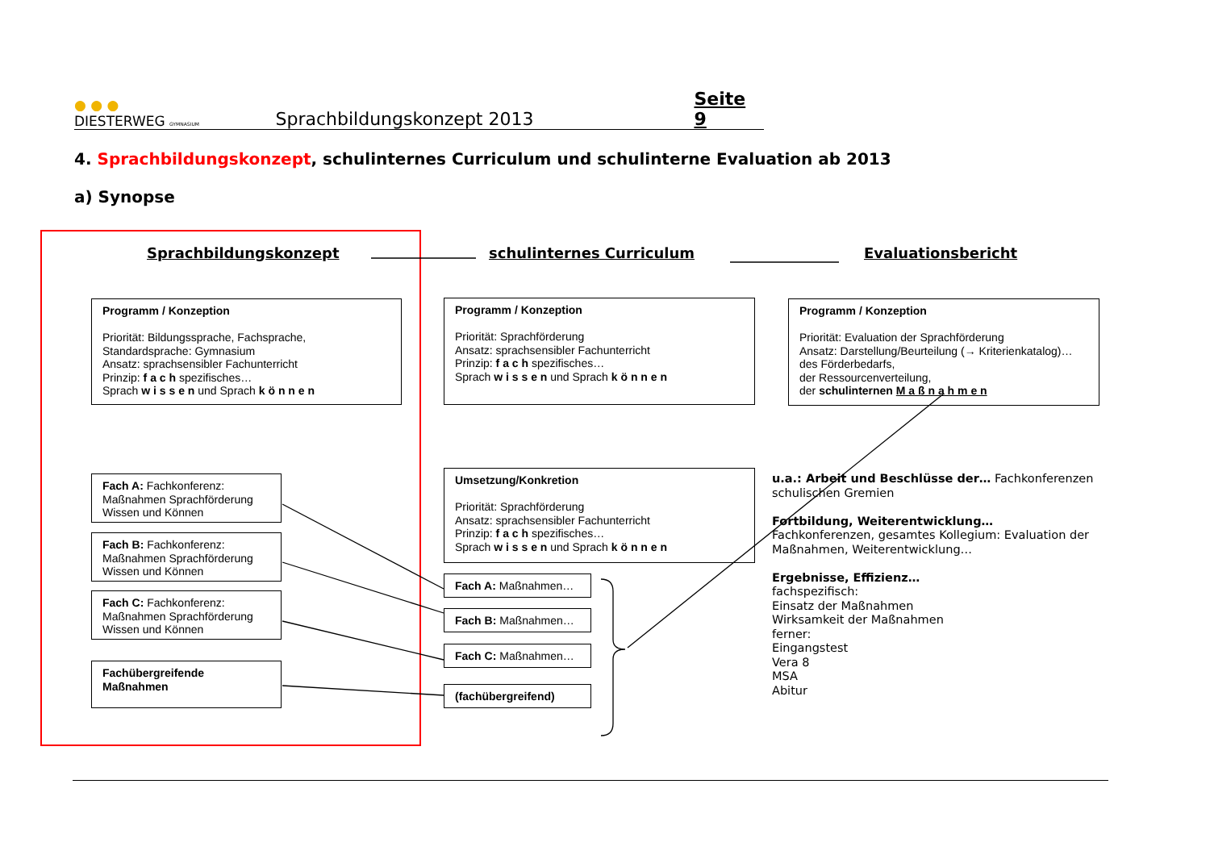● ● ●
DIESTERWEG GYMNASIUM
Sprachbildungskonzept 2013
Seite 9
4. Sprachbildungskonzept, schulinternes Curriculum und schulinterne Evaluation ab 2013
a) Synopse
Sprachbildungskonzept schulinternes Curriculum Evaluationsbericht
Programm / Konzeption
Priorität: Bildungssprache, Fachsprache, Standardsprache: Gymnasium
Ansatz: sprachsensibler Fachunterricht
Prinzip: f a c h spezifisches…
Sprach w i s s e n und Sprach k ö n n e n
Programm / Konzeption
Priorität: Sprachförderung
Ansatz: sprachsensibler Fachunterricht
Prinzip: f a c h spezifisches…
Sprach w i s s e n und Sprach k ö n n e n
Programm / Konzeption
Priorität: Evaluation der Sprachförderung
Ansatz: Darstellung/Beurteilung (→ Kriterienkatalog)…
des Förderbedarfs,
der Ressourcenverteilung,
der schulinternen M a ß n a h m e n
Fach A: Fachkonferenz:
Maßnahmen Sprachförderung
Wissen und Können
Fach B: Fachkonferenz:
Maßnahmen Sprachförderung
Wissen und Können
Fach C: Fachkonferenz:
Maßnahmen Sprachförderung
Wissen und Können
Fachübergreifende
Maßnahmen
Umsetzung/Konkretion
Priorität: Sprachförderung
Ansatz: sprachsensibler Fachunterricht
Prinzip: f a c h spezifisches…
Sprach w i s s e n und Sprach k ö n n e n
Fach A: Maßnahmen…
Fach B: Maßnahmen…
Fach C: Maßnahmen…
(fachübergreifend)
u.a.: Arbeit und Beschlüsse der… Fachkonferenzen schulischen Gremien
Fortbildung, Weiterentwicklung…
Fachkonferenzen, gesamtes Kollegium: Evaluation der Maßnahmen, Weiterentwicklung…
Ergebnisse, Effizienz…
fachspezifisch:
Einsatz der Maßnahmen
Wirksamkeit der Maßnahmen
ferner:
Eingangstest
Vera 8
MSA
Abitur